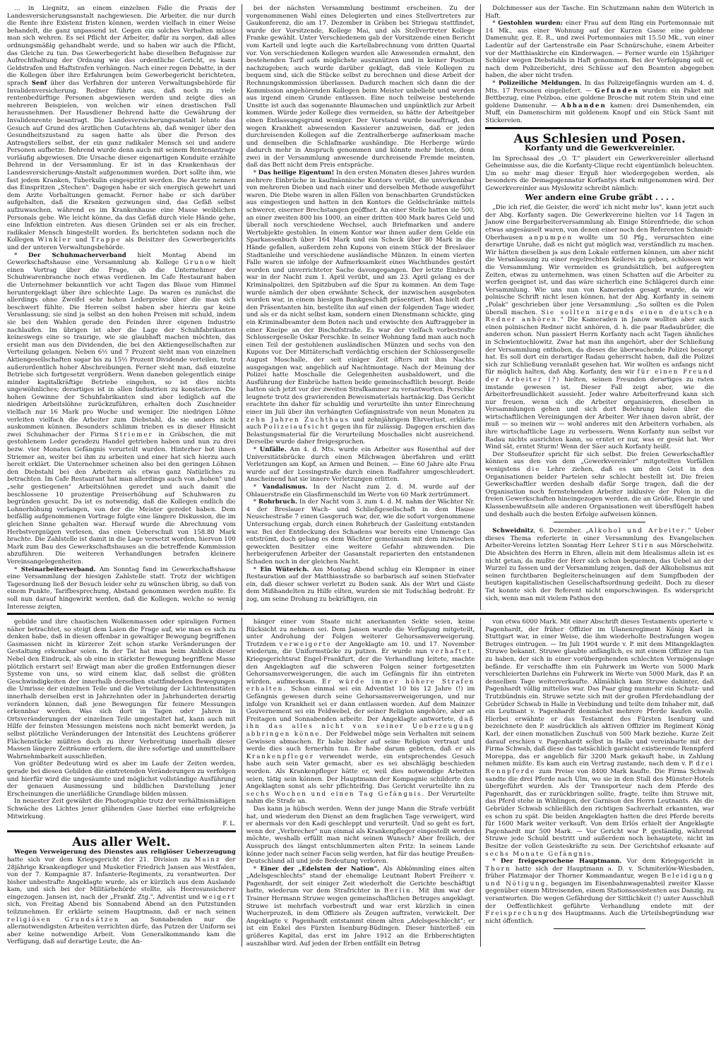… in Liegnitz, an einem einzelnen Falle die Praxis der Landesversicherungsanstalt nachgewiesen. Die Arbeiter, die nur durch die Rente ihre Existenz fristen können, werden vielfach in einer Weise behandelt, die ganz unpassend ist. Gegen ein solches Verhalten müsse man sich wehren. Es sei Pflicht der Arbeiter, dafür zu sorgen, daß alles ordnungsmäßig gehandhabt werde, und so haben wir auch die Pflicht, das Gleiche zu tun. Das Gewerbegericht habe dieselben Befugnisse zur Aufrechthaltung der Ordnung wie das ordentliche Gericht, es kann Geldstrafen und Haftstrafen verhängen. Nach einer regen Debatte, in der die Kollegen über ihre Erfahrungen beim Gewerbegericht berichteten, sprach Senf über das Verfahren der unteren Verwaltungsbehörde für Invalidenversicherung. Redner führte aus, daß noch zu viele rentenbedürftige Personen abgewiesen werden und zeigte dies an mehreren Beispielen, von welchen wir einen drastischen Fall herausnehmen. Der Hausdiener Behrend hatte die Gewährung der Invalidenrente beantragt. Die Landesversicherungsanstalt lehnte das Gesuch auf Grund des ärztlichen Gutachtens ab, daß weniger über den Gesundheitszustand zu sagen hatte als über die Person des Antragstellers selbst, der ein ganz radikaler Mensch sei und andere Personen aufhetze. Behrend wurde denn auch mit seinem Rentenantrage vorläufig abgewiesen. Die Ursache dieser eigenartigen Konduite erzählte Behrend in der Versammlung. Er ist in das Krankenhaus der Landesversicherungs-Anstalt aufgenommen worden. Dort sollte ihm, wie fast jedem Kranken, Tuberkulin eingespritzt werden. Die Aerzte nennen das Einspritzen „Stechen". Dagegen habe er sich energisch gewehrt und dem Arzte Vorhaltungen gemacht. Ferner habe er sich darüber aufgehalten, daß die Kranken gezwungen sind, das Gefäß selbst aufzuwaschen, während es im Krankenhause eine Masse weiblichen Personals gebe. Wie leicht könne, da das Gefäß durch viele Hände gehe, eine Infektion eintreten. Aus diesen Gründen sei er als ein frecher, radikaler Mensch hingestellt worden. Es berichteten sodann noch die Kollegen Winkler und Trappe als Beisitzer des Gewerbegerichts und der unteren Verwaltungsbehörde.
* Der Schuhmacherverband hielt Montag Abend im Gewerkschaftshause eine Versammlung ab. Kollege Grunow hielt einen Vortrag über die Frage, ob die Unternehmer der Schuhwarenbranche noch etwas verdienen. Im Cafe Restaurant haben die Unternehmer bekanntlich vor acht Tagen das Blaue vom Himmel heruntergeklagt über ihre schlechte Lage. Da waren es zunächst die allerdings ohne Zweifel sehr hohen Lederpreise über die man sich beschwert fühlte. Die Herren selbst haben aber hierzu gar keine Veranlassung; sie sind ja selbst an den hohen Preisen mit schuld, indem sie bei den Wahlen gerade den Feinden ihrer eigenen Industrie nachlaufen. Im übrigen ist aber die Lage der Schuhfabrikanten keineswegs eine so traurige, wie sie glaubhaft machen möchten, das ersieht man aus den Dividenden, die bei den Aktiengesellschaften zur Verteilung gelangen. Neben 6½ und 7 Prozent sieht man von einzelnen Aktiengesellschaften sogar bis zu 15½ Prozent Dividende verteilen, trotz außerordentlich hoher Abschreibungen. Ferner sieht man, daß einzelne Betriebe sich fortgesetzt vergrößern. Wenn daneben gelegentlich einige minder kapitalkräftige Betriebe eingehen, so ist dies nichts ungewöhnliches; derartiges ist in allen Industrien zu konstatieren. Die hohen Gewinne der Schuhfabrikanten sind aber lediglich auf die niedrigen Arbeitslöhne zurückzuführen, erhalten doch Zuschneider vielfach nur 16 Mark pro Woche und weniger. Die niedrigen Löhne verleiten vielfach die Arbeiter zum Diebstahl, da sie anders nicht auskommen können. Besonders schlimm trieben es in dieser Hinsicht zwei Schuhmacher der Firma Striemer in Gräbschen, die mit gestohlenem Leder geradezu Handel getrieben haben und nun zu drei bezw. vier Monaten Gefängnis verurteilt wurden. Hinterher bot ihnen Striemer an, weiter bei ihm zu arbeiten und einer hat sich hierzu auch bereit erklärt. Die Unternehmer scheinen also bei den geringen Löhnen den Diebstahl bei den Arbeitern als etwas ganz Natürliches zu betrachten. Im Cafe Restaurant hat man allerdings auch von „hohen" und „sehr gestiegenen" Arbeitslöhnen geredet und auch damit die beschlossene 10 prozentige Preiserhöhung auf Schuhwaren zu begründen gesucht. Da ist es notwendig, daß die Kollegen endlich die Lohnerhöhung verlangen, von der die Meister geredet haben. Dem beifällig aufgenommenen Vortrage folgte eine längere Diskussion, die im gleichen Sinne gehalten war. Hierauf wurde die Abrechnung vom Herbstvergnügen verlesen, das einen Ueberschuß von 158.80 Mark brachte. Die Zahlstelle ist damit in die Lage versetzt worden, hiervon 100 Mark zum Bau des Gewerkschaftshauses an die betreffende Kommission abzuführen. Die weiteren Verhandlungen betrafen kleinere Vereinsangelegenheiten.
* Steinarbeiterverband. Am Sonntag fand im Gewerkschaftshause eine Versammlung der hiesigen Zahlstelle statt. Trotz der wichtigen Tagesordnung ließ der Besuch leider sehr zu wünschen übrig, so daß von einem Punkte, Tarifbesprechung, Abstand genommen werden mußte. Es soll nun darauf hingewirkt werden, daß die Kollegen, welche so wenig Interesse zeigten,
bei der nächsten Versammlung bestimmt erscheinen. Zu der vorgenommenen Wahl eines Delegierten und eines Stellvertreters zur Gaukonferenz, die am 17. Dezember in Gräben bei Striegau stattfindet, wurde der Vorsitzende, Kollege Mai, und als Stellvertreter Kollege Franke gewählt. Unter Verschiedenem gab der Vorsitzende einen Bericht vom Kartell und legte auch die Kartellabrechnung vom dritten Quartal vor. Von verschiedenen Kollegen wurden alle Anwesenden ermahnt, den bestehenden Tarif aufs möglichste auszunützen und in keiner Position nachzugeben; auch wurde darüber geklagt, daß viele Kollegen zu bequem sind, sich die Stücke selbst zu berechnen und diese Arbeit der Rechnungskommission überlassen. Dadurch machen sich dann die der Kommission angehörenden Kollegen beim Meister unbeliebt und werden aus irgend einem Grunde entlassen. Eine noch teilweise bestehende Unsitte ist auch das sogenannte Blaumachen und unpünktlich zur Arbeit kommen. Würde jeder Kollege dies vermeiden, so hätte der Arbeitgeber einen Entlassungsgrund weniger. Der Vorstand wurde beauftragt, den wegen Krankheit abwesenden Kassierer anzuweisen, daß er jeden durchreisenden Kollegen auf die Zentralherberge aufmerksam mache und demselben die Schlafmarke aushändige. Die Herberge würde dadurch mehr in Anspruch genommen und könnte mehr bieten, denn zwei in der Versammlung anwesende durchreisende Fremde meinten, daß das Bett nicht dem Preis entspräche.
* Das heilige Eigentum! In den ersten Monaten dieses Jahres wurden mehrere Einbrüche in kaufmännische Kontors verübt, die unverkennbar von mehreren Dieben und nach einer und derselben Methode ausgeführt waren. Die Diebe waren in allen Fällen von benachbarten Grundstücken aus eingestiegen und hatten in den Kontors die Geldschränke mittels schwerer, eiserner Brechstangen geöffnet. An einer Stelle hatten sie 500, an einer zweiten 800 bis 1000, an einer dritten 400 Mark bares Geld und überall noch verschiedene Wechsel, auch Briefmarken und andere Wertobjekte gestohlen. In einem Kontor war ihnen außer dem Gelde ein Sparkassenbuch über 164 Mark und ein Scheck über 80 Mark in die Hände gefallen, außerdem zehn Kupons von einem Stück der Breslauer Stadtanleihe und verschiedene ausländische Münzen. In einem vierten Falle waren sie infolge der Aufmerksamkeit eines Wachthundes gestört worden und unverrichteter Sache davongegangen. Der letzte Einbruch war in der Nacht zum 1. April verübt, und am 23. April gelang es der Kriminalpolizei, den Spitzbuben auf die Spur zu kommen. An dem Tage wurde nämlich der oben erwähnte Scheck, der inzwischen ausgeboten worden war, in einem hiesigen Bankgeschäft präsentiert. Man hielt dort den Präsentanten hin, bestellte ihn auf einen der folgenden Tage wieder, und als er da nicht selbst kam, sondern einen Dienstmann schickte, ging ein Kriminalbeamter dem Boten nach und erwischte den Auftraggeber in einer Kneipe an der Bischofstraße. Es war der vielfach vorbestrafte Schlossergeselle Oskar Perschke. In seiner Wohnung fand man auch noch einen Teil der gestohlenen ausländischen Münzen und sechs von den Kupons vor. Der Mittäterschaft verdächtig erschien der Schlossergeselle August Moschalle, der seit einiger Zeit öfters mit ihm Nachts ausgegangen war, angeblich auf Nachtmontage. Nach der Meinung der Polizei hatte Moschalle die Gelegenheiten ausbaldowert, und die Ausführung der Einbrüche hatten beide gemeinschaftlich besorgt. Beide hatten sich jetzt vor der zweiten Strafkammer zu verantworten. Perschke leugnete trotz des gravierenden Beweismaterials hartnäckig. Das Gericht erachtete ihn daher für schuldig und verurteilte ihn unter Einrechnung einer im Juli über ihn verhängten Gefängnisstrafe von neun Monaten zu zehn Jahren Zuchthaus und zehnjährigem Ehrverlust, erklärte auch Polizeiaufsicht gegen ihn für zulässig. Dagegen erschien das Belastungsmaterial für die Verurteilung Moschalles nicht ausreichend. Derselbe wurde daher freigesprochen.
* Unfälle. Am 4. d. Mts. wurde ein Arbeiter aus Rosenthal auf der Universitätsbrücke durch einen Milchwagen überfahren und erlitt Verletzungen am Kopf, an Armen und Beinen. — Eine 60 Jahre alte Frau wurde auf der Lessingstraße durch einen Radfahrer umgeschleudert. Anscheinend hat sie innere Verletzungen erlitten.
* Vandalismus. In der Nacht zum 2. d. M. wurde auf der Ohlauerstraße ein Glasfirmenschild im Werte von 60 Mark zertrümmert.
* Rohrbruch. In der Nacht vom 3. zum 4. d. M. nahm der Wächter Nr. 4 der Breslauer Wach- und Schließgesellschaft in dem Hause Neuschestraße 7 einen Gasgeruch war, der, wie die sofort vorgenommene Untersuchung ergab, durch einen Rohrbruch der Gasleitung entstanden war. Bei der Entdeckung des Schadens war bereits eine Unmenge Gas entströmt, doch gelang es dem Wächter gemeinsam mit dem inzwischen geweckten Besitzer eine weitere Gefahr abzuwenden. Die herbeigerufenen Arbeiter der Gasanstalt reparierten den entstandenen Schaden noch in der gleichen Nacht.
* Ein Wüterich. Am Montag Abend schlug ein Klempner in einer Restauration auf der Matthiasstraße so barbarisch auf seinen Stiefvater ein, daß dieser schwer verletzt zu Boden sank. Als der Wirt und Gäste dem Mißhandelten zu Hilfe eilten, wurden sie mit Todschlag bedroht. Er zog, um seine Drohung zu bekräftigen, ein
Dolchmesser aus der Tasche. Ein Schutzmann nahm den Wüterich in Haft.
* Gestohlen wurden: einer Frau auf dem Ring ein Portemonnaie mit 14 Mk., aus einer Wohnung auf der Kurzen Gasse eine goldene Damenuhr, gez. E. R., und zwei Portemonnaies mit 15.50 Mk., von einer Ladentür auf der Gartenstraße ein Paar Schnürschuhe, einem Arbeiter vor der Matthiaskirche ein Kinderwagen. — Ferner wurde ein 15jähriger Schüler wegen Diebstahls in Haft genommen. Bei der Verfolgung soll er, nach dem Polizeibericht, drei Schüsse auf den Beamten abgegeben haben, die aber nicht trafen.
* Polizeiliche Meldungen. In das Polizeigefängnis wurden am 4. d. Mts. 17 Personen eingeliefert. — Gefunden wurden: ein Paket mit Bettbezug, eine Pelzboa, eine goldene Brosche mit rotem Stein und eine goldene Damenuhr. — Abhanden kamen: drei Damenhemden, ein Muff, ein Damenschirm mit goldenem Knopf und ein Stück Samt mit Stickereien.
Aus Schlesien und Posen.
Korfanty und die Gewerkvereinler.
Im Sprechsaal des „O. T." plaudert ein Gewerkvereinler allerhand Geheimnisse aus, die die Korfanty-Clique recht eigentümlich beleuchten. Um so mehr mag dieser Erguß hier wiedergegeben werden, als besonders die Demagogennatur Korfantys stark mitgenommen wird. Der Gewerkvereinler aus Myslowitz schreibt nämlich:
Wer andern eine Grube gräbt . . . .
„Die ich rief, die Geister, die werd' ich nicht mehr los", kann jetzt auch der Abg. Korfanty sagen. Die Gewerkvereine hielten vor 14 Tagen in Janow eine Bergarbeiterversammlung ab. Einige Störenfriede, die schon etwas angesäuselt waren, von denen einer noch den Referenten Schmidt-Oberhausen anpumpen wollte um 50 Pfg., verursachten eine derartige Unruhe, daß es nicht gut möglich war, verständlich zu machen. Wir hätten dieselben ja aus dem Lokale entfernen können, um aber nicht die Veranlassung zu einer regelrechten Keilerei zu geben, schlossen wir die Versammlung. Wir vermeiden es grundsätzlich, bei aufgeregten Zeiten, etwas zu unternehmen, was einen Schatten auf die Arbeiter zu werfen geeignet ist, und das wäre sicherlich eine Schlägerei durch eine Versammlung. Wie uns nun von Kameraden gesagt wurde, da wir polnische Schrift nicht lesen können, hat der Abg. Korfanty in seinem „Polak" geschrieben über jene Versammlung: „So sollten es die Polen überall machen. Sie sollten nirgends einen deutschen Redner anhören." Die Kameraden in Janow wollten aber auch einen polnischen Redner nicht anhören, d. h. die paar Radaubrüder, die anderen schon. Nun passiert Herrn Korfanty nach acht Tagen ähnliches in Schwientochlowitz. Zwar hat man ihn angehört, aber der Schließung der Versammlung enthoben, da dieses die überwachende Polizei besorgt hat. Es soll dort ein derartiger Radau geherrscht haben, daß die Polizei sich zur Schließung veranlaßt gesehen hat. Wir wollten es anfangs nicht für möglich halten, daß Abg. Korfanty, den wir für einen Freund der Arbeiter (?) hielten, seinen Freunden derartiges zu raten imstande gewesen ist. Dieser Fall zeigt aber, wie die Arbeiterfreundlichkeit aussieht. Jeder wahre Arbeiterfreund kann sich nur freuen, wenn sich die Arbeiter organisieren, dieselben in Versammlungen gehen und sich dort Belehrung holen über die wirtschaftlichen Vereinigungen der Arbeiter. Wer ihnen davon abrät, der muß — so meinen wir — wohl anderes mit den Arbeitern vorhaben, als ihre wirtschaftliche Lage zu verbessern. Wenn Korfanty nun selbst vor Radau nichts ausrichten kann, so erntet er nur, was er gesät hat. Wer Wind sät, erntet Sturm! Wenn der Säer auch Korfanty heißt.
Der Stoßseufzer spricht für sich selbst. Die freien Gewerkschaftler können aus den von dem „Gewerkvereinler" mitgeteilten Vorfällen wenigstens die Lehre ziehen, daß es um den Geist in den Organisationen beider Parteien sehr schlecht bestellt ist. Die freien Gewerkschaftler werden deshalb dafür Sorge tragen, daß die der Organisation noch fernstehenden Arbeiter inklusive der Polen in die freien Gewerkschaften hineingezogen werden, die an Größe, Energie und Klassenbewußtsein alle anderen Organisationen weit übersflügelt haben und deshalb auch die besten Erfolge aufweisen können.
Schweidnitz, 6. Dezember. „Alkohol und Arbeiter." Ueber dieses Thema referierte in einer Versammlung des Evangelischen Arbeiter-Vereins letzten Sonntag Herr Lehrer Stirn aus Mörschelwitz. Die Absichten des Herrn in Ehren, allein mit dem Idealismus allein ist es nicht getan, da mußte der Herr sich schon bequemen, das Uebel an der Wurzel zu fassen und der Versammlung zeigen, daß der Alkoholismus mit seinen furchtbaren Begleiterscheinungen auf dem Sumpfboden der heutigen kapitalistischen Gesellschaftsordnung gedeiht. Doch zu dieser Tat konnte sich der Referent nicht emporschwingen. Es widerspricht sich, wenn man mit vielem Pathos den
gebilde und ihre chaotischen Wolkenmassen oder spiraligen Formen näher betrachtet, so steigt dem Laien die Frage auf, wie man es sich zu denken habe, daß in diesen offenbar in gewaltiger Bewegung begriffenen Gasmassen nicht in kürzerer Zeit schon starke Veränderungen der Gestaltung erkennbar seien. In der Tat hat man beim Anblick dieser Nebel den Eindruck, als ob eine in stärkster Bewegung begriffene Masse plötzlich erstarrt sei! Erwägt man aber die großen Entfernungen dieser Systeme von uns, so wird einem klar, daß selbst die größten Geschwindigkeiten der innerhalb derselben stattfindenden Bewegungen die Umrisse der einzelnen Teile und die Verteilung der Lichtintensitäten innerhalb derselben erst in Jahrzehnten oder in Jahrhunderten derartig verändern können, daß jene Bewegungen für feinere Messungen erkennbar werden. Was sich dort in Tagen oder Jahren in Ortsveränderungen der einzelnen Teile umgestaltet hat, kann auch mit Hilfe der feinsten Messungen meistens noch nicht bemerkt werden, ja selbst plötzliche Veränderungen der Intensität des Leuchtens größerer Flächenstücke müßten doch zu ihrer Verbreitung innerhalb dieser Massen längere Zeiträume erfordern, die ihre sofortige und unmittelbare Wahrnehmbarkeit ausschließen.
Von größter Bedeutung wird es aber im Laufe der Zeiten werden, gerade bei diesen Gebilden die eintretenden Veränderungen zu verfolgen und hierfür wird die ungesäumte und möglichst vollständige Ausführung der genauen Ausmessung und bildlichen Darstellung jener Erscheinungen die unerläßliche Grundlage bilden müssen.
In neuester Zeit gewährt die Photographie trotz der verhältnismäßigen Schwäche des Lichtes jener glühenden Gase hierbei eine erfolgreiche Mitwirkung.
F. L.
Aus aller Welt.
Wegen Verweigerung des Dienstes aus religiöser Ueberzeugung hatte sich vor dem Kriegsgericht der 21. Division zu Mainz der 28jährige Krankenpfleger und Musketier Friedrich Jansen aus Westfalen, von der 7. Kompagnie 87. Infanterie-Regiments, zu verantworten. Der bisher unbestrafte Angeklagte wurde, als er kürzlich aus dem Auslande kam, und sich bei der Militärbehörde stellte, als Heeresunsicherer eingezogen. Jansen ist, nach der „Frankf. Ztg.", Adventist und weigert sich, von Freitag Abend bis Sonnabend Abend an den Putzstunden teilzunehmen. Er erklärte seinem Hauptmann, daß er nach seinen religiösen Grundsätzen an Sonnabenden nur die allernotwendigsten Arbeiten verrichten dürfe, das Putzen der Uniform sei aber keine notwendige Arbeit. Vom Generalkommando kam die Verfügung, daß auf derartige Leute, die An-
hänger einer vom Staate nicht anerkannten Sekte seien, keine Rücksicht zu nehmen sei. Dem Jansen wurde die Verfügung mitgeteilt, unter Androhung der Folgen weiterer Gehorsamsverweigerung. Trotzdem verweigerte der Angeklagte am 10. und 17. November wiederum, die Uniformstücke zu putzen. Er wurde nun verhaftet. Kriegsgerichtsrat Engel-Frankfurt, der die Verhandlung leitete, machte den Angeklagten auf die schweren Folgen seiner fortgesetzten Gehorsamsverweigerungen, die auch im Gefängnis für ihn eintreten würden, aufmerksam. Er würde immer höhere Strafen erhalten. Schon einmal sei ein Adventist 10 bis 12 Jahre (!) im Gefängnis gewesen durch seine Gehorsamsverweigerungen, und nur infolge von Krankheit sei er dann entlassen worden. Auf dem Mainzer Gouvernement sei ein Feldwebel, der seiner Religion angehöre, aber an Freitagen und Sonnabenden arbeite. Der Angeklagte antwortete, daß ihn das alles nicht von seiner Ueberzeugung abbringen könne. Der Feldwebel möge sein Verhalten mit seinem Gewissen abmachen. Er habe bisher auf seine Religion vertraut und werde dies auch fernerhin tun. Er habe darum gebeten, daß er als Krankenpfleger verwendet werde, ein entsprechendes Gesuch habe auch sein Vater gemacht, aber es sei abschlägig beschieden worden. Als Krankenpfleger hätte er, weil dies notwendige Arbeiten seien, tätig sein können. Der Hauptmann der Kompagnie schilderte den Angeklagten sonst als sehr pflichteifrig. Das Gericht verurteilte ihn zu sechs Wochen und einen Tag Gefängnis. Der Verurteilte nahm die Strafe an.
Das kann ja hübsch werden. Wenn der junge Mann die Strafe verbüßt hat, und wiederum den Dienst an dem fraglichen Tage verweigert, wird er abermals vor den Kadi geschleppt und verurteilt. Und so geht es fort, wenn der „Verbrecher" nun einmal als Krankenpfleger eingestellt werden möchte, weshalb erfüllt man nicht seinen Wunsch? Aber freilich, der Ausspruch des längst entschlummerten alten Fritz: In seinem Lande könne jeder nach seiner Facon selig werden, hat für das heutige Preußen-Deutschland all und jede Bedeutung verloren.
* Einer der „Edelsten der Nation". Als Abkömmling eines alten „Adelsgeschlechts" stand der ehemalige Leutnant Robert Freiherr v. Pagenhardt, der seit einiger Zeit wiederholt die Gerichte beschäftigt hatte, wiederum vor dem Strafrichter in Berlin. Mit ihm war der Trainer Hermann Struwe wegen gemeinschaftlichen Betruges angeklagt. Struwe ist mehrfach vorbestraft und war erst kürzlich in einen Wucherprozeß, in dem Offiziere als Zeugen auftraten, verwickelt. Der Angeklagte v. Pagenhardt entstammt einem alten „Adelsgeschlecht"; er ist ein Enkel des Fürsten Isenburg-Büdingen. Dieser hinterließ ein größeres Kapital, das erst im Jahre 1912 an die Erbberechtigten auszahlbar wird. Auf jeden der Erben entfällt ein Betrag
von etwa 6000 Mark. Mit einer Abschrift dieses Testaments operierte v. Pagenhardt, der früher Offizier im Ulanenregiment König Karl in Stuttgart war, in einer Weise, die ihm wiederholte Bestrafungen wegen Betruges eintrugen. — Im Juli 1904 wurde v. P. mit dem Mitangeklagten Struwe bekannt. Struwe glaubte anfänglich, es mit einem Offizier zu tun zu haben, der sich in einer vorübergehenden schlechten Vermögenslage befände. Er verschaffte ihm ein Fuhrwerk im Werte von 5000 Mark verschleierten Darlehns ein Fuhrwerk im Werte von 5000 Mark, das P. an denselben Tage weiterverkaufte. Allmählich kam Struwe dahinter, daß Pagenhardt völlig mittellos war. Das Paar ging nunmehr ein Schutz- und Trutzbündnis ein. Struwe setzte sich mit der großen Pferdehandlung der Gebrüder Schwab in Halle in Verbindung und teilte dem Inhaber mit, daß ein Leutnant v. Pagenhardt demnächst mehrere Pferde kaufen wolle. Hierbei erwähnte er das Testament des Fürsten Isenburg und bezeichnete den P. ausdrücklich als aktiven Offizier im Regiment König Karl, der einen monatlichen Zuschuß von 500 Mark beziehe. Kurze Zeit darauf erschien v. Pagenhardt selbst in Halle und vereinbarte mit der Firma Schwab, daß diese das tatsächlich garnicht existierende Rennpferd Moreppa, das er angeblich für 3200 Mark gekauft habe, in Zahlung nehmen müßte. Es kam auch ein Vertrag zustande, nach dem v. P. drei Rennpferde zum Preise von 8400 Mark kaufte. Die Firma Schwab sandte die drei Pferde nach Ulm, wo sie in den Stall des Münster-Hotels übergeführt wurden. Als der Transporteur nach dem Pferde des Pagenhardt, das er zurückbringen sollte, fragte, teilte ihm Struwe mit, das Pferd stehe in Wiblingen, der Garnison des Herrn Leutnants. Als die Gebrüder Schwab schließlich den richtigen Sachverhalt erkannten, war es schon zu spät. Die beiden Angeklagten hatten die drei Pferde bereits für 1600 Mark weiter verkauft. Von dem Erlös erhielt der Angeklagte Pagenhardt nur 500 Mark. — Vor Gericht war P. geständig, während Struwe jede Schuld bestritt und außerdem noch behauptete, nicht im Besitze der vollen Geisteskräfte zu sein. Der Gerichtshof erkannte auf sechs Monate Gefängnis.
* Der freigesprochene Hauptmann. Vor dem Kriegsgericht in Thorn hatte sich der Hauptmann a. D. v. Schmiterlöw-Wiesbaden, früher Platzmajor der Thorner Kommandantur, wegen Beleidigung und Nötigung, begangen im Eisenbahnwagenabteil zweiter Klasse gegenüber einem Mitreisenden, einem Stationsassistenten aus Danzig, zu verantworten. Die wegen Gefährdung der Sittlichkeit (!) unter Ausschluß der Oeffentlichkeit geführte Verhandlung endete mit der Freisprechung des Hauptmanns. Auch die Urteilsbegründung war nicht öffentlich.